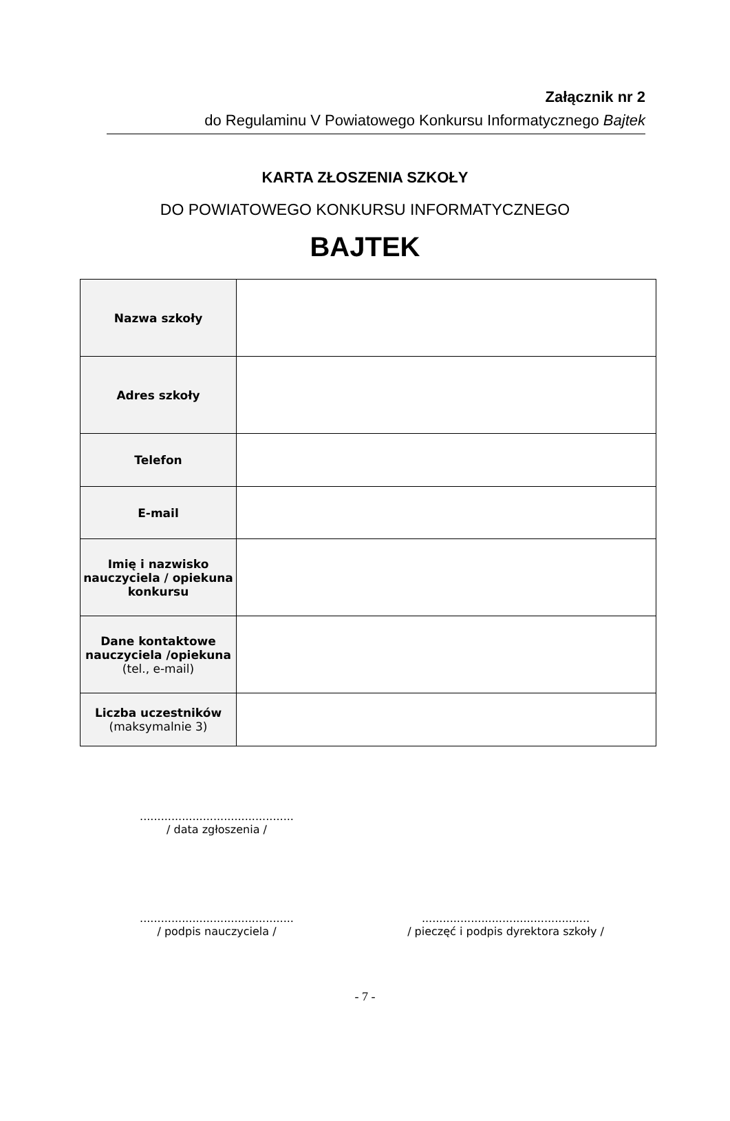Załącznik nr 2
do Regulaminu V Powiatowego Konkursu Informatycznego Bajtek
KARTA ZŁOSZENIA SZKOŁY
DO POWIATOWEGO KONKURSU INFORMATYCZNEGO
BAJTEK
| Nazwa szkoły | |
| Adres szkoły | |
| Telefon | |
| E-mail | |
| Imię i nazwisko nauczyciela / opiekuna konkursu | |
| Dane kontaktowe nauczyciela /opiekuna (tel., e-mail) | |
| Liczba uczestników (maksymalnie 3) | |
............................................
/ data zgłoszenia /
............................................
/ podpis nauczyciela /
................................................
/ pieczęć i podpis dyrektora szkoły /
- 7 -